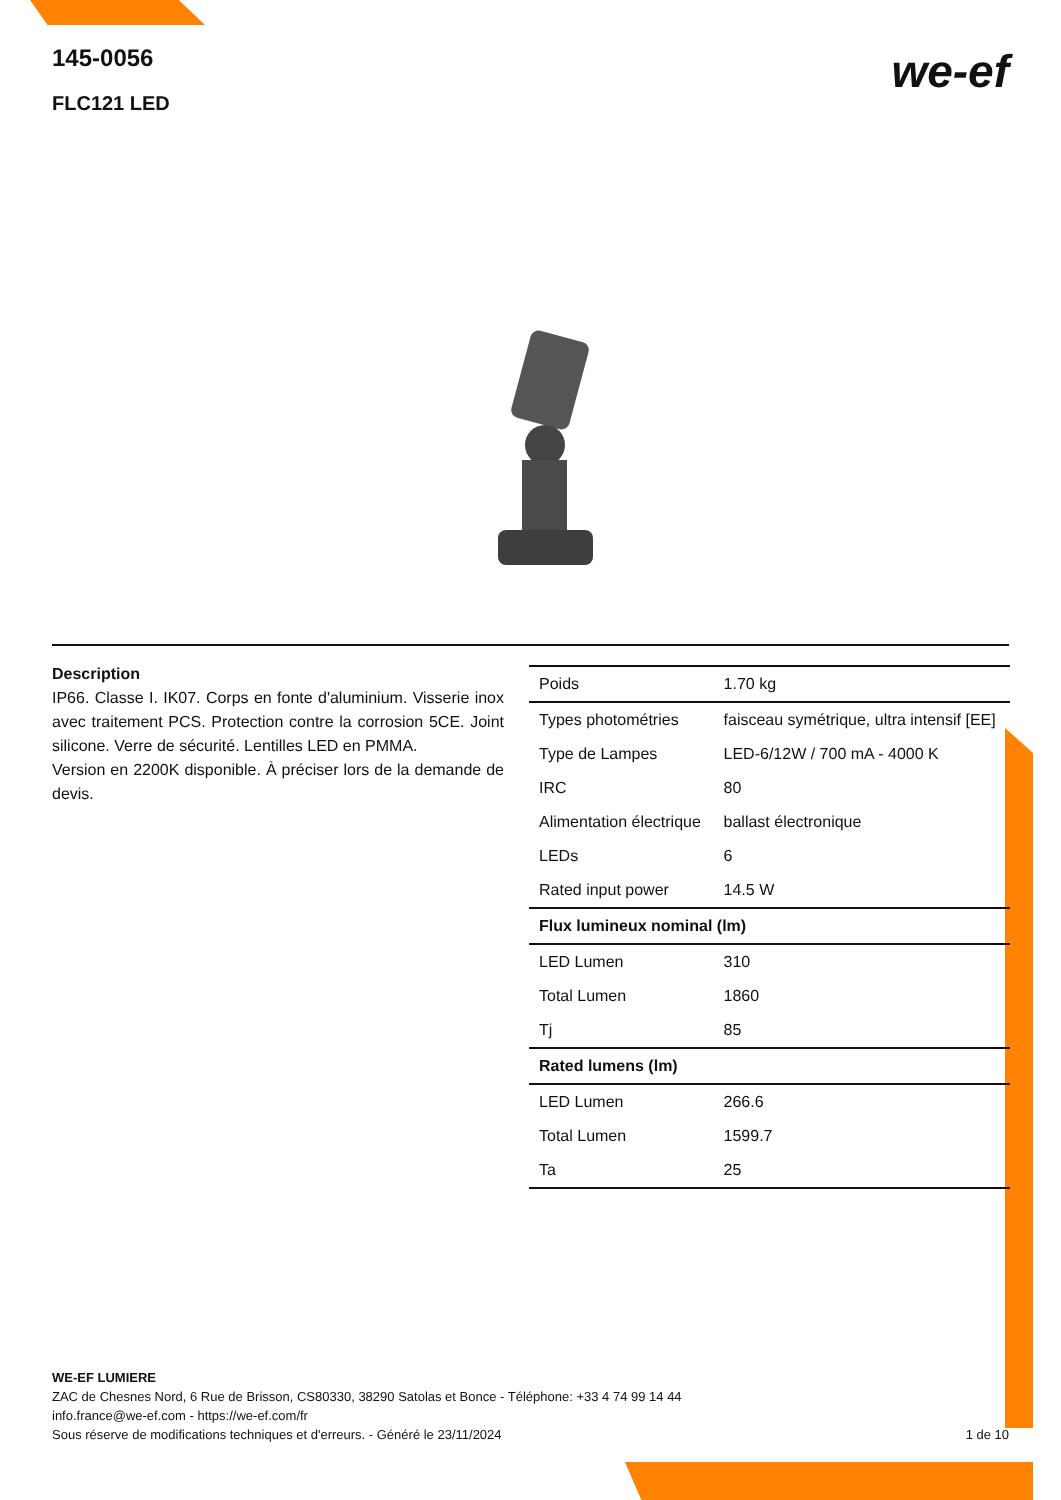145-0056
FLC121 LED
we-ef
Description
IP66. Classe I. IK07. Corps en fonte d'aluminium. Visserie inox avec traitement PCS. Protection contre la corrosion 5CE. Joint silicone. Verre de sécurité. Lentilles LED en PMMA.
Version en 2200K disponible. À préciser lors de la demande de devis.
| Poids | 1.70 kg |
| Types photométries | faisceau symétrique, ultra intensif [EE] |
| Type de Lampes | LED-6/12W / 700 mA - 4000 K |
| IRC | 80 |
| Alimentation électrique | ballast électronique |
| LEDs | 6 |
| Rated input power | 14.5 W |
| Flux lumineux nominal (lm) | |
| LED Lumen | 310 |
| Total Lumen | 1860 |
| Tj | 85 |
| Rated lumens (lm) | |
| LED Lumen | 266.6 |
| Total Lumen | 1599.7 |
| Ta | 25 |
WE-EF LUMIERE
ZAC de Chesnes Nord, 6 Rue de Brisson, CS80330, 38290 Satolas et Bonce - Téléphone: +33 4 74 99 14 44
info.france@we-ef.com - https://we-ef.com/fr
1 de 10 Sous réserve de modifications techniques et d'erreurs. - Généré le 23/11/2024